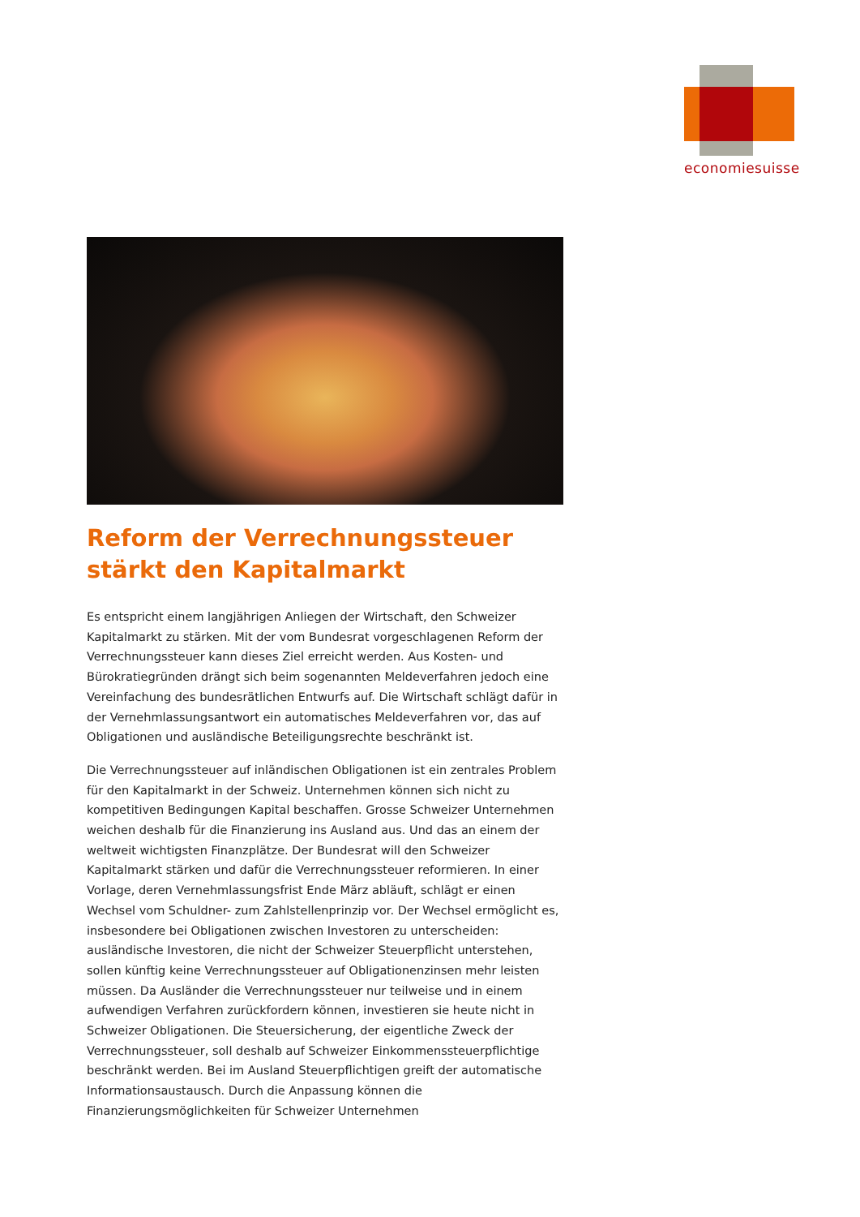economiesuisse
Reform der Verrechnungssteuer stärkt den Kapitalmarkt
Es entspricht einem langjährigen Anliegen der Wirtschaft, den Schweizer Kapitalmarkt zu stärken. Mit der vom Bundesrat vorgeschlagenen Reform der Verrechnungssteuer kann dieses Ziel erreicht werden. Aus Kosten- und Bürokratiegründen drängt sich beim sogenannten Meldeverfahren jedoch eine Vereinfachung des bundesrätlichen Entwurfs auf. Die Wirtschaft schlägt dafür in der Vernehmlassungsantwort ein automatisches Meldeverfahren vor, das auf Obligationen und ausländische Beteiligungsrechte beschränkt ist.
Die Verrechnungssteuer auf inländischen Obligationen ist ein zentrales Problem für den Kapitalmarkt in der Schweiz. Unternehmen können sich nicht zu kompetitiven Bedingungen Kapital beschaffen. Grosse Schweizer Unternehmen weichen deshalb für die Finanzierung ins Ausland aus. Und das an einem der weltweit wichtigsten Finanzplätze. Der Bundesrat will den Schweizer Kapitalmarkt stärken und dafür die Verrechnungssteuer reformieren. In einer Vorlage, deren Vernehmlassungsfrist Ende März abläuft, schlägt er einen Wechsel vom Schuldner- zum Zahlstellenprinzip vor. Der Wechsel ermöglicht es, insbesondere bei Obligationen zwischen Investoren zu unterscheiden: ausländische Investoren, die nicht der Schweizer Steuerpflicht unterstehen, sollen künftig keine Verrechnungssteuer auf Obligationenzinsen mehr leisten müssen. Da Ausländer die Verrechnungssteuer nur teilweise und in einem aufwendigen Verfahren zurückfordern können, investieren sie heute nicht in Schweizer Obligationen. Die Steuersicherung, der eigentliche Zweck der Verrechnungssteuer, soll deshalb auf Schweizer Einkommenssteuerpflichtige beschränkt werden. Bei im Ausland Steuerpflichtigen greift der automatische Informationsaustausch. Durch die Anpassung können die Finanzierungsmöglichkeiten für Schweizer Unternehmen